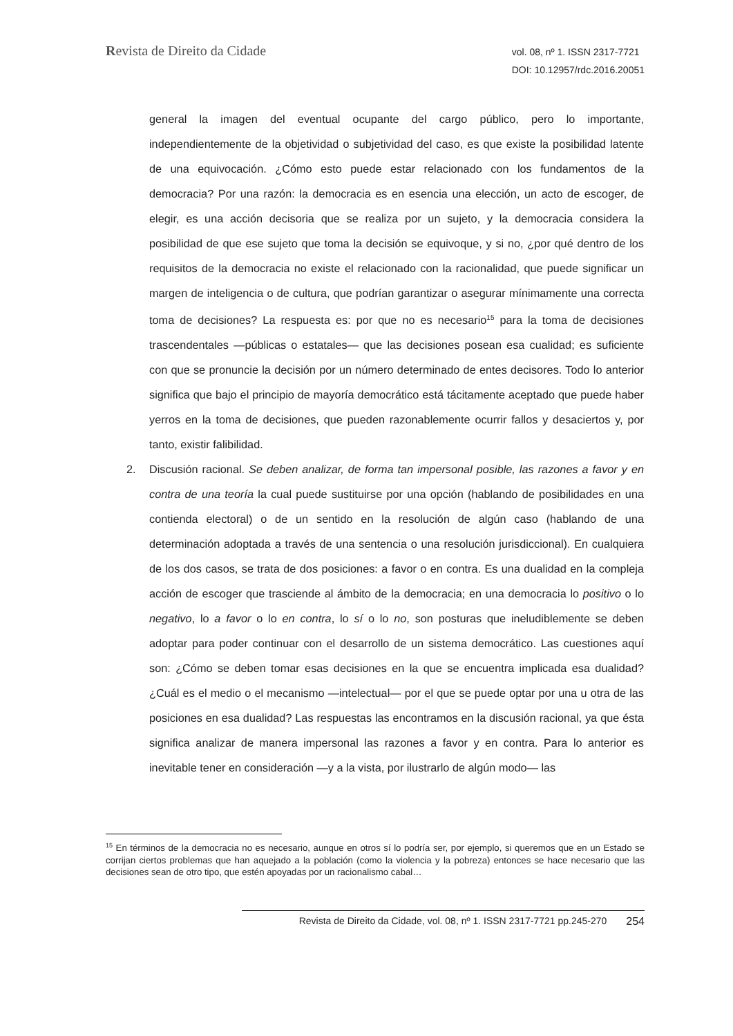Revista de Direito da Cidade
vol. 08, nº 1. ISSN 2317-7721
DOI: 10.12957/rdc.2016.20051
general la imagen del eventual ocupante del cargo público, pero lo importante, independientemente de la objetividad o subjetividad del caso, es que existe la posibilidad latente de una equivocación. ¿Cómo esto puede estar relacionado con los fundamentos de la democracia? Por una razón: la democracia es en esencia una elección, un acto de escoger, de elegir, es una acción decisoria que se realiza por un sujeto, y la democracia considera la posibilidad de que ese sujeto que toma la decisión se equivoque, y si no, ¿por qué dentro de los requisitos de la democracia no existe el relacionado con la racionalidad, que puede significar un margen de inteligencia o de cultura, que podrían garantizar o asegurar mínimamente una correcta toma de decisiones? La respuesta es: por que no es necesario<sup>15</sup> para la toma de decisiones trascendentales —públicas o estatales— que las decisiones posean esa cualidad; es suficiente con que se pronuncie la decisión por un número determinado de entes decisores. Todo lo anterior significa que bajo el principio de mayoría democrático está tácitamente aceptado que puede haber yerros en la toma de decisiones, que pueden razonablemente ocurrir fallos y desaciertos y, por tanto, existir falibilidad.
2. Discusión racional. Se deben analizar, de forma tan impersonal posible, las razones a favor y en contra de una teoría la cual puede sustituirse por una opción (hablando de posibilidades en una contienda electoral) o de un sentido en la resolución de algún caso (hablando de una determinación adoptada a través de una sentencia o una resolución jurisdiccional). En cualquiera de los dos casos, se trata de dos posiciones: a favor o en contra. Es una dualidad en la compleja acción de escoger que trasciende al ámbito de la democracia; en una democracia lo positivo o lo negativo, lo a favor o lo en contra, lo sí o lo no, son posturas que ineludiblemente se deben adoptar para poder continuar con el desarrollo de un sistema democrático. Las cuestiones aquí son: ¿Cómo se deben tomar esas decisiones en la que se encuentra implicada esa dualidad? ¿Cuál es el medio o el mecanismo —intelectual— por el que se puede optar por una u otra de las posiciones en esa dualidad? Las respuestas las encontramos en la discusión racional, ya que ésta significa analizar de manera impersonal las razones a favor y en contra. Para lo anterior es inevitable tener en consideración —y a la vista, por ilustrarlo de algún modo— las
<sup>15</sup> En términos de la democracia no es necesario, aunque en otros sí lo podría ser, por ejemplo, si queremos que en un Estado se corrijan ciertos problemas que han aquejado a la población (como la violencia y la pobreza) entonces se hace necesario que las decisiones sean de otro tipo, que estén apoyadas por un racionalismo cabal…
Revista de Direito da Cidade, vol. 08, nº 1. ISSN 2317-7721 pp.245-270 254